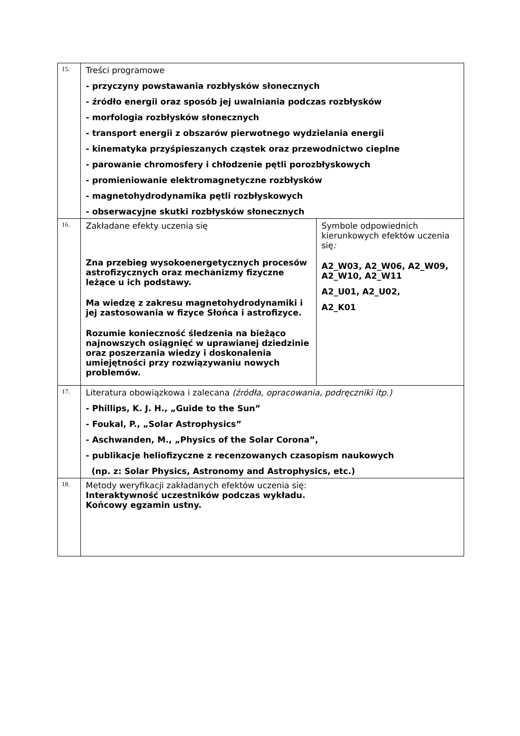| 15. | Treści programowe - przyczyny powstawania rozbłysków słonecznych - źródło energii oraz sposób jej uwalniania podczas rozbłysków - morfologia rozbłysków słonecznych - transport energii z obszarów pierwotnego wydzielania energii - kinematyka przyśpieszanych cząstek oraz przewodnictwo cieplne - parowanie chromosfery i chłodzenie pętli porozbłyskowych - promieniowanie elektromagnetyczne rozbłysków - magnetohydrodynamika pętli rozbłyskowych - obserwacyjne skutki rozbłysków słonecznych | |
| 16. | Zakładane efekty uczenia się Zna przebieg wysokoenergetycznych procesów astrofizycznych oraz mechanizmy fizyczne leżące u ich podstawy. Ma wiedzę z zakresu magnetohydrodynamiki i jej zastosowania w fizyce Słońca i astrofizyce. Rozumie konieczność śledzenia na bieżąco najnowszych osiągnięć w uprawianej dziedzinie oraz poszerzania wiedzy i doskonalenia umiejętności przy rozwiązywaniu nowych problemów. | Symbole odpowiednich kierunkowych efektów uczenia się : A2_W03, A2_W06, A2_W09, A2_W10, A2_W11 A2_U01, A2_U02, A2_K01 |
| 17. | Literatura obowiązkowa i zalecana (źródła, opracowania, podręczniki itp.) - Phillips, K. J. H., „Guide to the Sun” - Foukal, P., „Solar Astrophysics” - Aschwanden, M., „Physics of the Solar Corona”, - publikacje heliofizyczne z recenzowanych czasopism naukowych (np. z: Solar Physics, Astronomy and Astrophysics, etc.) | |
| 18. | Metody weryfikacji zakładanych efektów uczenia się: Interaktywność uczestników podczas wykładu. Końcowy egzamin ustny. | |